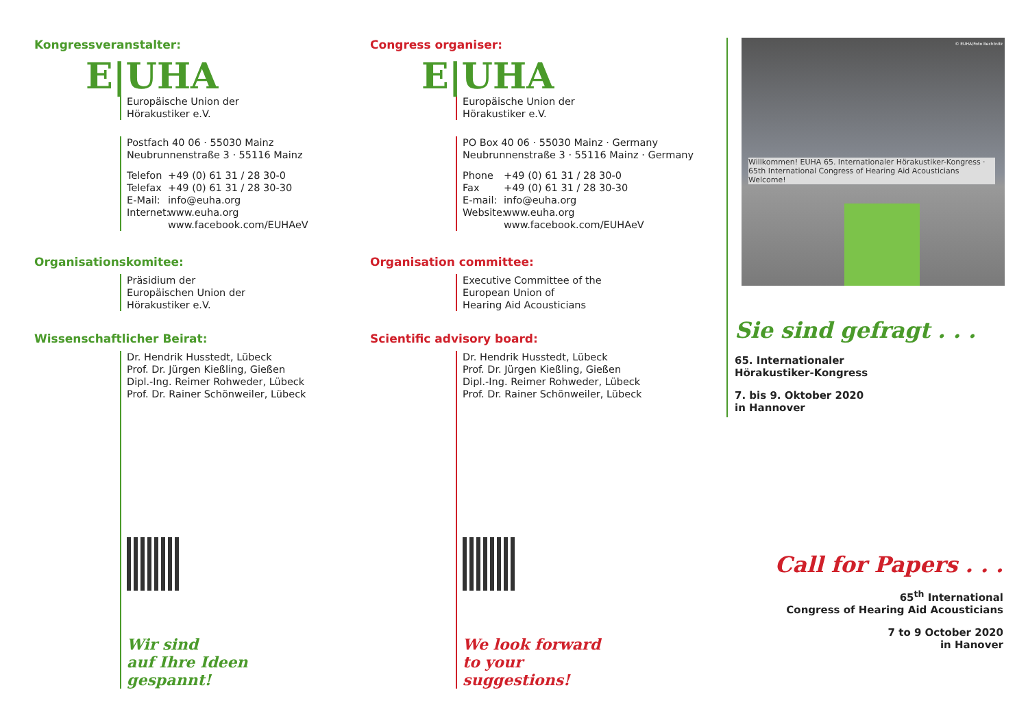Kongressveranstalter:
E|UHA
Europäische Union der
Hörakustiker e.V.
Postfach 40 06 · 55030 Mainz
Neubrunnenstraße 3 · 55116 Mainz
Telefon +49 (0) 61 31 / 28 30-0 Telefax +49 (0) 61 31 / 28 30-30 E-Mail: info@euha.org Internet: www.euha.org www.facebook.com/EUHAeV
Organisationskomitee:
Präsidium der
Europäischen Union der
Hörakustiker e.V.
Wissenschaftlicher Beirat:
Dr. Hendrik Husstedt, Lübeck
Prof. Dr. Jürgen Kießling, Gießen
Dipl.-Ing. Reimer Rohweder, Lübeck
Prof. Dr. Rainer Schönweiler, Lübeck
Wir sind
auf Ihre Ideen
gespannt!
Congress organiser:
E|UHA
Europäische Union der
Hörakustiker e.V.
PO Box 40 06 · 55030 Mainz · Germany
Neubrunnenstraße 3 · 55116 Mainz · Germany
Phone +49 (0) 61 31 / 28 30-0 Fax +49 (0) 61 31 / 28 30-30 E-mail: info@euha.org Website: www.euha.org www.facebook.com/EUHAeV
Organisation committee:
Executive Committee of the
European Union of
Hearing Aid Acousticians
Scientific advisory board:
Dr. Hendrik Husstedt, Lübeck
Prof. Dr. Jürgen Kießling, Gießen
Dipl.-Ing. Reimer Rohweder, Lübeck
Prof. Dr. Rainer Schönweiler, Lübeck
We look forward
to your
suggestions!
Willkommen! EUHA 65. Internationaler Hörakustiker-Kongress · 65th International Congress of Hearing Aid Acousticians Welcome!
© EUHA/Foto Rechtnitz
Sie sind gefragt . . .
65. Internationaler
Hörakustiker-Kongress
7. bis 9. Oktober 2020
in Hannover
Call for Papers . . .
65<sup>th</sup> International
Congress of Hearing Aid Acousticians
7 to 9 October 2020
in Hanover